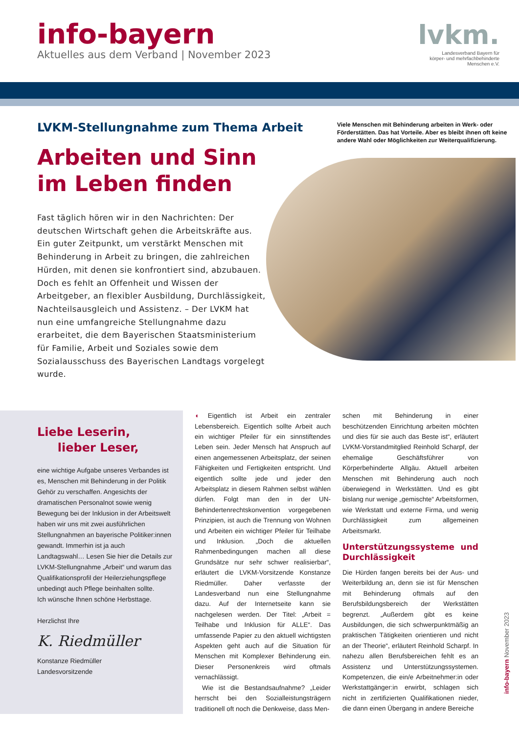info-bayern
Aktuelles aus dem Verband | November 2023
lvkm.
Landesverband Bayern für
körper- und mehrfachbehinderte
Menschen e.V.
LVKM-Stellungnahme zum Thema Arbeit
Arbeiten und Sinn
im Leben finden
Fast täglich hören wir in den Nachrichten: Der deutschen Wirtschaft gehen die Arbeitskräfte aus. Ein guter Zeitpunkt, um verstärkt Menschen mit Behinderung in Arbeit zu bringen, die zahlreichen Hürden, mit denen sie konfrontiert sind, abzubauen. Doch es fehlt an Offenheit und Wissen der Arbeitgeber, an flexibler Ausbildung, Durchlässigkeit, Nachteilsausgleich und Assistenz. – Der LVKM hat nun eine umfangreiche Stellungnahme dazu erarbeitet, die dem Bayerischen Staatsministerium für Familie, Arbeit und Soziales sowie dem Sozialausschuss des Bayerischen Landtags vorgelegt wurde.
Viele Menschen mit Behinderung arbeiten in Werk- oder Förderstätten. Das hat Vorteile. Aber es bleibt ihnen oft keine andere Wahl oder Möglichkeiten zur Weiterqualifizierung.
Liebe Leserin,
lieber Leser,
eine wichtige Aufgabe unseres Verbandes ist es, Menschen mit Behinderung in der Politik Gehör zu verschaffen. Angesichts der dramatischen Personalnot sowie wenig Bewegung bei der Inklusion in der Arbeitswelt haben wir uns mit zwei ausführlichen Stellungnahmen an bayerische Politiker:innen gewandt. Immerhin ist ja auch Landtagswahl… Lesen Sie hier die Details zur LVKM-Stellungnahme „Arbeit“ und warum das Qualifikationsprofil der Heilerziehungspflege unbedingt auch Pflege beinhalten sollte.
Ich wünsche Ihnen schöne Herbsttage.
Herzlichst Ihre
K. Riedmüller
Konstanze Riedmüller
Landesvorsitzende
◖ Eigentlich ist Arbeit ein zentraler Lebensbereich. Eigentlich sollte Arbeit auch ein wichtiger Pfeiler für ein sinnstiftendes Leben sein. Jeder Mensch hat Anspruch auf einen angemessenen Arbeitsplatz, der seinen Fähigkeiten und Fertigkeiten entspricht. Und eigentlich sollte jede und jeder den Arbeitsplatz in diesem Rahmen selbst wählen dürfen. Folgt man den in der UN-Behindertenrechtskonvention vorgegebenen Prinzipien, ist auch die Trennung von Wohnen und Arbeiten ein wichtiger Pfeiler für Teilhabe und Inklusion. „Doch die aktuellen Rahmenbedingungen machen all diese Grundsätze nur sehr schwer realisierbar“, erläutert die LVKM-Vorsitzende Konstanze Riedmüller. Daher verfasste der Landesverband nun eine Stellungnahme dazu. Auf der Internetseite kann sie nachgelesen werden. Der Titel: „Arbeit = Teilhabe und Inklusion für ALLE“. Das umfassende Papier zu den aktuell wichtigsten Aspekten geht auch auf die Situation für Menschen mit Komplexer Behinderung ein. Dieser Personenkreis wird oftmals vernachlässigt.
Wie ist die Bestandsaufnahme? „Leider herrscht bei den Sozialleistungsträgern traditionell oft noch die Denkweise, dass Men-
schen mit Behinderung in einer beschützenden Einrichtung arbeiten möchten und dies für sie auch das Beste ist“, erläutert LVKM-Vorstandmitglied Reinhold Scharpf, der ehemalige Geschäftsführer von Körperbehinderte Allgäu. Aktuell arbeiten Menschen mit Behinderung auch noch überwiegend in Werkstätten. Und es gibt bislang nur wenige „gemischte“ Arbeitsformen, wie Werkstatt und externe Firma, und wenig Durchlässigkeit zum allgemeinen Arbeitsmarkt.
Unterstützungssysteme und Durchlässigkeit
Die Hürden fangen bereits bei der Aus- und Weiterbildung an, denn sie ist für Menschen mit Behinderung oftmals auf den Berufsbildungsbereich der Werkstätten begrenzt. „Außerdem gibt es keine Ausbildungen, die sich schwerpunktmäßig an praktischen Tätigkeiten orientieren und nicht an der Theorie“, erläutert Reinhold Scharpf. In nahezu allen Berufsbereichen fehlt es an Assistenz und Unterstützungssystemen. Kompetenzen, die ein/e Arbeitnehmer:in oder Werkstattgänger:in erwirbt, schlagen sich nicht in zertifizierten Qualifikationen nieder, die dann einen Übergang in andere Bereiche
info-bayern November 2023